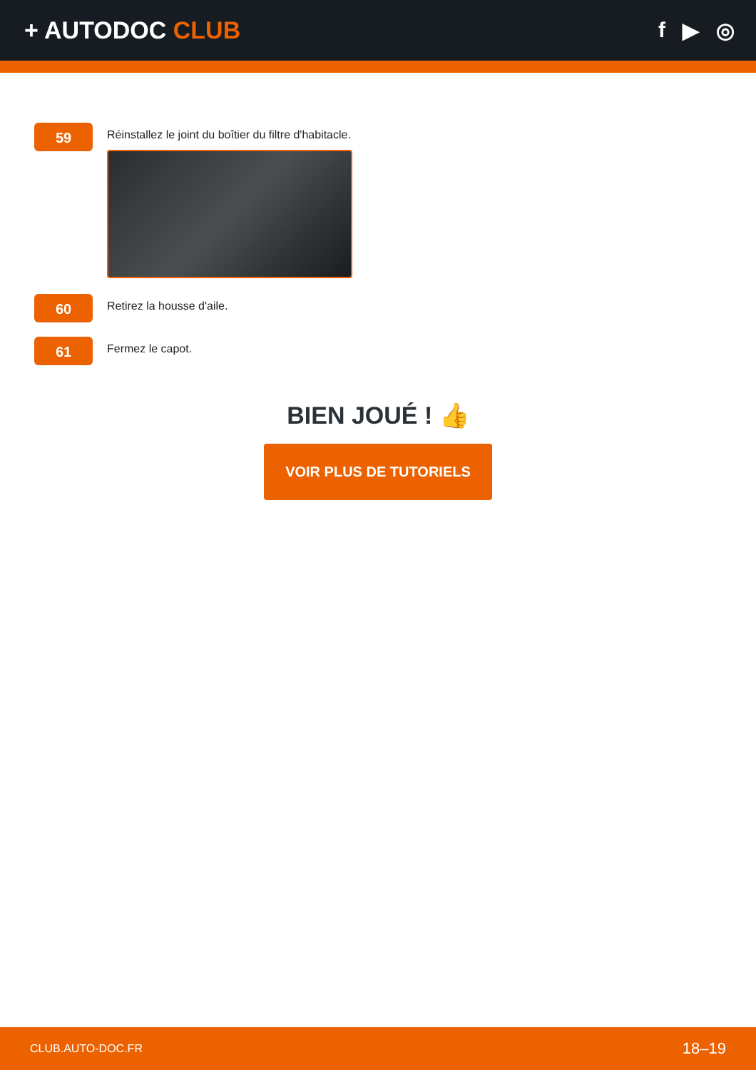+ AUTODOC CLUB f ▶ ◎
59
Réinstallez le joint du boîtier du filtre d'habitacle.
60
Retirez la housse d'aile.
61
Fermez le capot.
BIEN JOUÉ ! 👍
VOIR PLUS DE TUTORIELS
CLUB.AUTO-DOC.FR 18–19